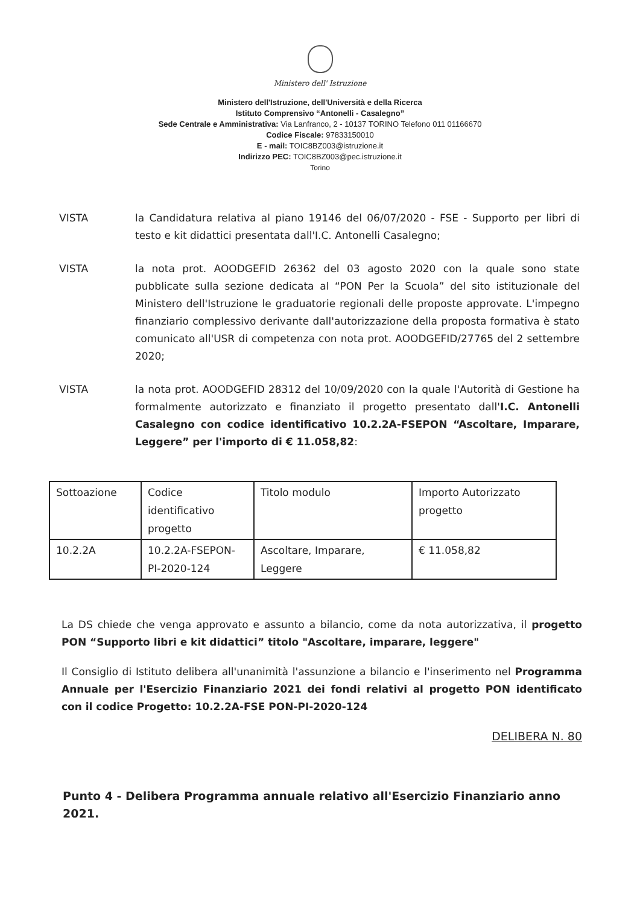Ministero dell' Istruzione
Ministero dell'Istruzione, dell'Università e della Ricerca
Istituto Comprensivo “Antonelli - Casalegno”
Sede Centrale e Amministrativa: Via Lanfranco, 2 - 10137 TORINO Telefono 011 01166670
Codice Fiscale: 97833150010
E - mail: TOIC8BZ003@istruzione.it
Indirizzo PEC: TOIC8BZ003@pec.istruzione.it
Torino
VISTA la Candidatura relativa al piano 19146 del 06/07/2020 - FSE - Supporto per libri di testo e kit didattici presentata dall'I.C. Antonelli Casalegno;
VISTA la nota prot. AOODGEFID 26362 del 03 agosto 2020 con la quale sono state pubblicate sulla sezione dedicata al “PON Per la Scuola” del sito istituzionale del Ministero dell'Istruzione le graduatorie regionali delle proposte approvate. L'impegno finanziario complessivo derivante dall'autorizzazione della proposta formativa è stato comunicato all'USR di competenza con nota prot. AOODGEFID/27765 del 2 settembre 2020;
VISTA la nota prot. AOODGEFID 28312 del 10/09/2020 con la quale l'Autorità di Gestione ha formalmente autorizzato e finanziato il progetto presentato dall'I.C. Antonelli Casalegno con codice identificativo 10.2.2A-FSEPON “Ascoltare, Imparare, Leggere” per l'importo di € 11.058,82:
| Sottoazione | Codice identificativo progetto | Titolo modulo | Importo Autorizzato progetto |
| 10.2.2A | 10.2.2A-FSEPON-PI-2020-124 | Ascoltare, Imparare, Leggere | € 11.058,82 |
La DS chiede che venga approvato e assunto a bilancio, come da nota autorizzativa, il progetto PON “Supporto libri e kit didattici” titolo "Ascoltare, imparare, leggere"
Il Consiglio di Istituto delibera all'unanimità l'assunzione a bilancio e l'inserimento nel Programma Annuale per l'Esercizio Finanziario 2021 dei fondi relativi al progetto PON identificato con il codice Progetto: 10.2.2A-FSE PON-PI-2020-124
DELIBERA N. 80
Punto 4 - Delibera Programma annuale relativo all'Esercizio Finanziario anno 2021.